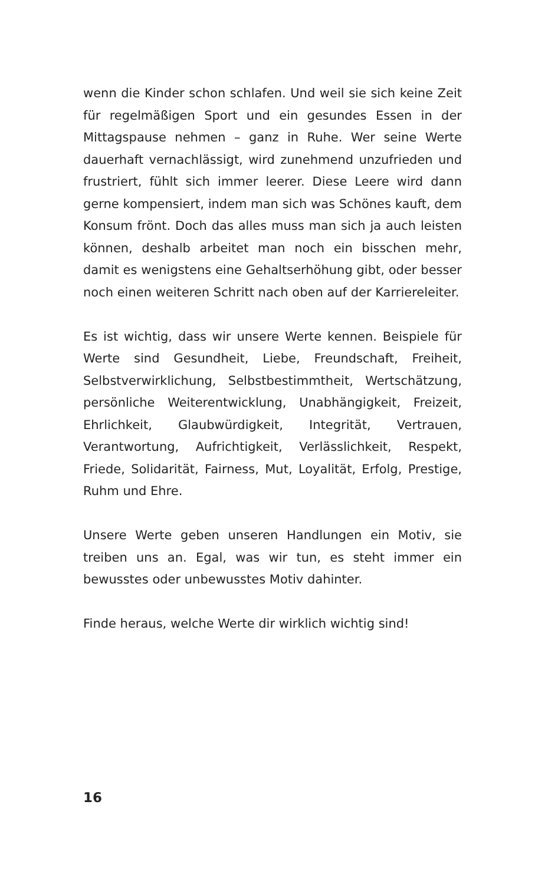wenn die Kinder schon schlafen. Und weil sie sich keine Zeit für regelmäßigen Sport und ein gesundes Essen in der Mittagspause nehmen – ganz in Ruhe. Wer seine Werte dauerhaft vernachlässigt, wird zunehmend unzufrieden und frustriert, fühlt sich immer leerer. Diese Leere wird dann gerne kompensiert, indem man sich was Schönes kauft, dem Konsum frönt. Doch das alles muss man sich ja auch leisten können, deshalb arbeitet man noch ein bisschen mehr, damit es wenigstens eine Gehaltserhöhung gibt, oder besser noch einen weiteren Schritt nach oben auf der Karriereleiter.
Es ist wichtig, dass wir unsere Werte kennen. Beispiele für Werte sind Gesundheit, Liebe, Freundschaft, Freiheit, Selbstverwirklichung, Selbstbestimmtheit, Wertschätzung, persönliche Weiterentwicklung, Unabhängigkeit, Freizeit, Ehrlichkeit, Glaubwürdigkeit, Integrität, Vertrauen, Verantwortung, Aufrichtigkeit, Verlässlichkeit, Respekt, Friede, Solidarität, Fairness, Mut, Loyalität, Erfolg, Prestige, Ruhm und Ehre.
Unsere Werte geben unseren Handlungen ein Motiv, sie treiben uns an. Egal, was wir tun, es steht immer ein bewusstes oder unbewusstes Motiv dahinter.
Finde heraus, welche Werte dir wirklich wichtig sind!
16